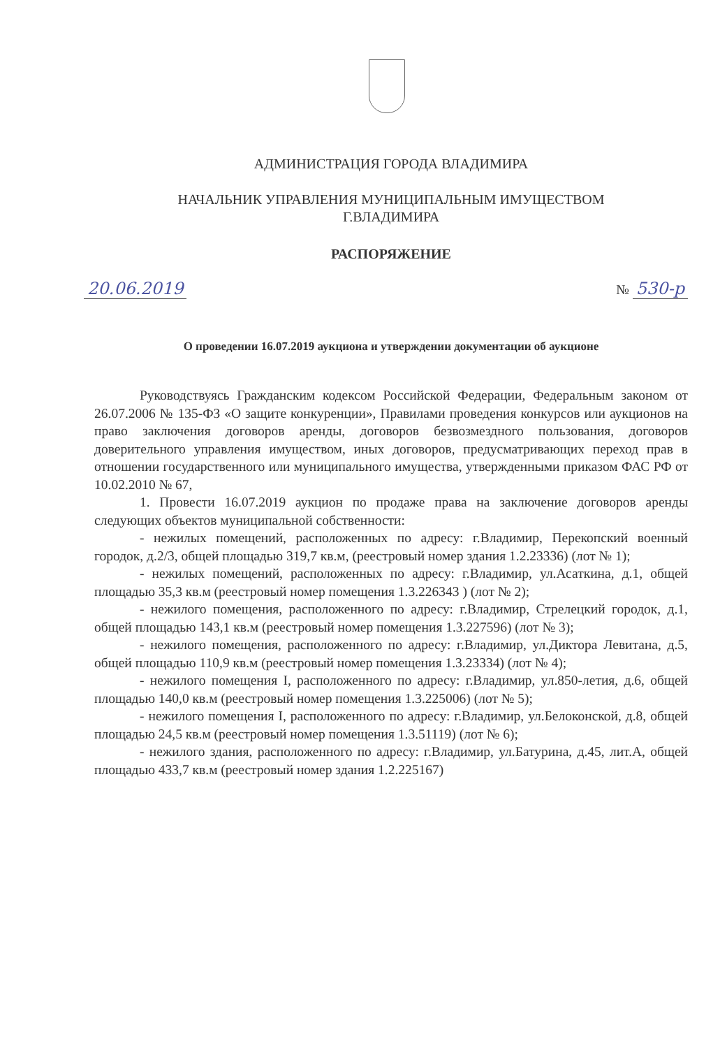АДМИНИСТРАЦИЯ ГОРОДА ВЛАДИМИРА
НАЧАЛЬНИК УПРАВЛЕНИЯ МУНИЦИПАЛЬНЫМ ИМУЩЕСТВОМ
Г.ВЛАДИМИРА
РАСПОРЯЖЕНИЕ
20.06.2019 № 530-р
О проведении 16.07.2019 аукциона и утверждении документации об аукционе
Руководствуясь Гражданским кодексом Российской Федерации, Федеральным законом от 26.07.2006 № 135-ФЗ «О защите конкуренции», Правилами проведения конкурсов или аукционов на право заключения договоров аренды, договоров безвозмездного пользования, договоров доверительного управления имуществом, иных договоров, предусматривающих переход прав в отношении государственного или муниципального имущества, утвержденными приказом ФАС РФ от 10.02.2010 № 67,
1. Провести 16.07.2019 аукцион по продаже права на заключение договоров аренды следующих объектов муниципальной собственности:
- нежилых помещений, расположенных по адресу: г.Владимир, Перекопский военный городок, д.2/3, общей площадью 319,7 кв.м, (реестровый номер здания 1.2.23336) (лот № 1);
- нежилых помещений, расположенных по адресу: г.Владимир, ул.Асаткина, д.1, общей площадью 35,3 кв.м (реестровый номер помещения 1.3.226343 ) (лот № 2);
- нежилого помещения, расположенного по адресу: г.Владимир, Стрелецкий городок, д.1, общей площадью 143,1 кв.м (реестровый номер помещения 1.3.227596) (лот № 3);
- нежилого помещения, расположенного по адресу: г.Владимир, ул.Диктора Левитана, д.5, общей площадью 110,9 кв.м (реестровый номер помещения 1.3.23334) (лот № 4);
- нежилого помещения I, расположенного по адресу: г.Владимир, ул.850-летия, д.6, общей площадью 140,0 кв.м (реестровый номер помещения 1.3.225006) (лот № 5);
- нежилого помещения I, расположенного по адресу: г.Владимир, ул.Белоконской, д.8, общей площадью 24,5 кв.м (реестровый номер помещения 1.3.51119) (лот № 6);
- нежилого здания, расположенного по адресу: г.Владимир, ул.Батурина, д.45, лит.А, общей площадью 433,7 кв.м (реестровый номер здания 1.2.225167)